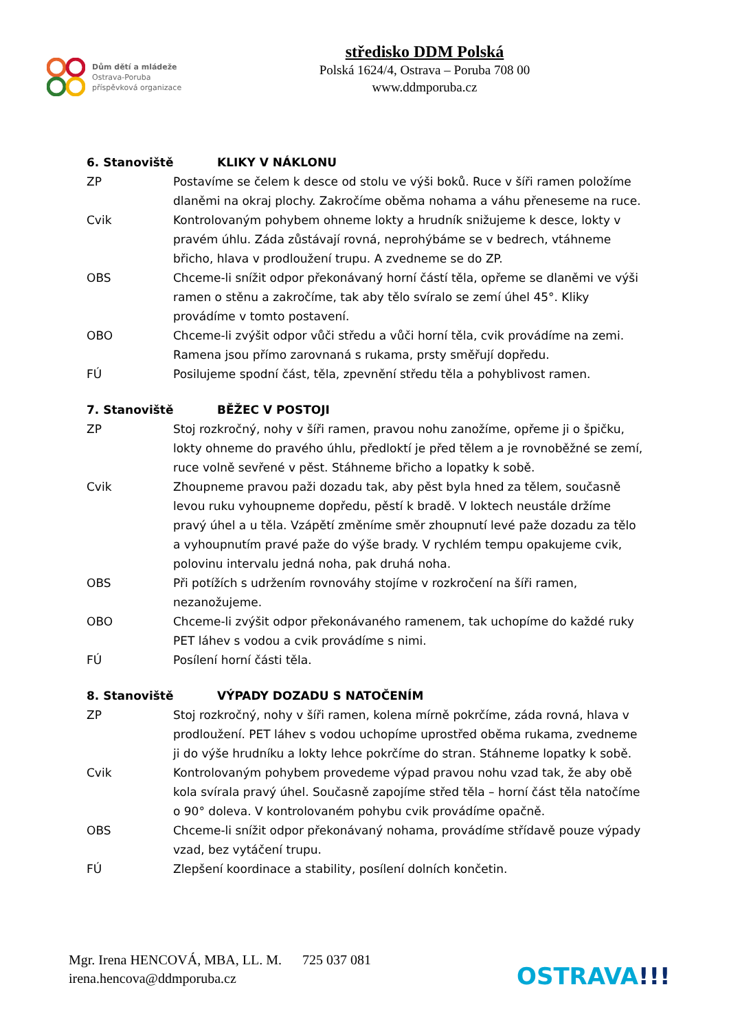Dům dětí a mládeže
Ostrava-Poruba
příspěvková organizace
středisko DDM Polská
Polská 1624/4, Ostrava – Poruba 708 00
www.ddmporuba.cz
6. Stanoviště KLIKY V NÁKLONU
ZP Postavíme se čelem k desce od stolu ve výši boků. Ruce v šíři ramen položíme dlaněmi na okraj plochy. Zakročíme oběma nohama a váhu přeneseme na ruce.
Cvik Kontrolovaným pohybem ohneme lokty a hrudník snižujeme k desce, lokty v pravém úhlu. Záda zůstávají rovná, neprohýbáme se v bedrech, vtáhneme břicho, hlava v prodloužení trupu. A zvedneme se do ZP.
OBS Chceme-li snížit odpor překonávaný horní částí těla, opřeme se dlaněmi ve výši ramen o stěnu a zakročíme, tak aby tělo svíralo se zemí úhel 45°. Kliky provádíme v tomto postavení.
OBO Chceme-li zvýšit odpor vůči středu a vůči horní těla, cvik provádíme na zemi. Ramena jsou přímo zarovnaná s rukama, prsty směřují dopředu.
FÚ Posilujeme spodní část, těla, zpevnění středu těla a pohyblivost ramen.
7. Stanoviště BĚŽEC V POSTOJI
ZP Stoj rozkročný, nohy v šíři ramen, pravou nohu zanožíme, opřeme ji o špičku, lokty ohneme do pravého úhlu, předloktí je před tělem a je rovnoběžné se zemí, ruce volně sevřené v pěst. Stáhneme břicho a lopatky k sobě.
Cvik Zhoupneme pravou paži dozadu tak, aby pěst byla hned za tělem, současně levou ruku vyhoupneme dopředu, pěstí k bradě. V loktech neustále držíme pravý úhel a u těla. Vzápětí změníme směr zhoupnutí levé paže dozadu za tělo a vyhoupnutím pravé paže do výše brady. V rychlém tempu opakujeme cvik, polovinu intervalu jedná noha, pak druhá noha.
OBS Při potížích s udržením rovnováhy stojíme v rozkročení na šíři ramen, nezanožujeme.
OBO Chceme-li zvýšit odpor překonávaného ramenem, tak uchopíme do každé ruky PET láhev s vodou a cvik provádíme s nimi.
FÚ Posílení horní části těla.
8. Stanoviště VÝPADY DOZADU S NATOČENÍM
ZP Stoj rozkročný, nohy v šíři ramen, kolena mírně pokrčíme, záda rovná, hlava v prodloužení. PET láhev s vodou uchopíme uprostřed oběma rukama, zvedneme ji do výše hrudníku a lokty lehce pokrčíme do stran. Stáhneme lopatky k sobě.
Cvik Kontrolovaným pohybem provedeme výpad pravou nohu vzad tak, že aby obě kola svírala pravý úhel. Současně zapojíme střed těla – horní část těla natočíme o 90° doleva. V kontrolovaném pohybu cvik provádíme opačně.
OBS Chceme-li snížit odpor překonávaný nohama, provádíme střídavě pouze výpady vzad, bez vytáčení trupu.
FÚ Zlepšení koordinace a stability, posílení dolních končetin.
Mgr. Irena HENCOVÁ, MBA, LL. M. 725 037 081
irena.hencova@ddmporuba.cz
OSTRAVA!!!